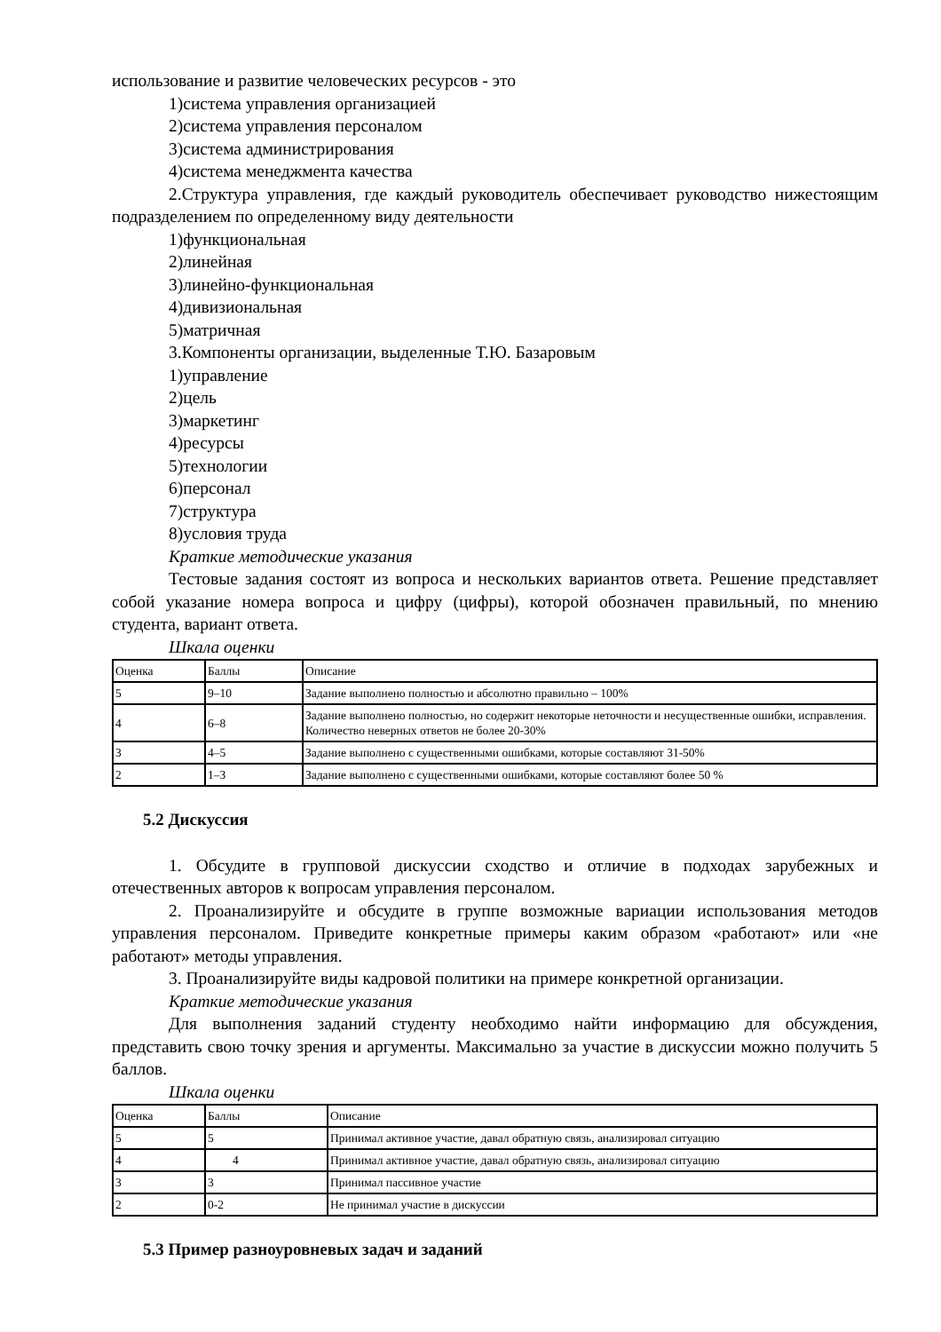использование и развитие человеческих ресурсов - это
1)система управления организацией
2)система управления персоналом
3)система администрирования
4)система менеджмента качества
2.Структура управления, где каждый руководитель обеспечивает руководство нижестоящим подразделением по определенному виду деятельности
1)функциональная
2)линейная
3)линейно-функциональная
4)дивизиональная
5)матричная
3.Компоненты организации, выделенные Т.Ю. Базаровым
1)управление
2)цель
3)маркетинг
4)ресурсы
5)технологии
6)персонал
7)структура
8)условия труда
Краткие методические указания
Тестовые задания состоят из вопроса и нескольких вариантов ответа. Решение представляет собой указание номера вопроса и цифру (цифры), которой обозначен правильный, по мнению студента, вариант ответа.
Шкала оценки
| Оценка | Баллы | Описание |
| 5 | 9–10 | Задание выполнено полностью и абсолютно правильно – 100% |
| 4 | 6–8 | Задание выполнено полностью, но содержит некоторые неточности и несущественные ошибки, исправления. Количество неверных ответов не более 20-30% |
| 3 | 4–5 | Задание выполнено с существенными ошибками, которые составляют 31-50% |
| 2 | 1–3 | Задание выполнено с существенными ошибками, которые составляют более 50 % |
5.2 Дискуссия
1. Обсудите в групповой дискуссии сходство и отличие в подходах зарубежных и отечественных авторов к вопросам управления персоналом.
2. Проанализируйте и обсудите в группе возможные вариации использования методов управления персоналом. Приведите конкретные примеры каким образом «работают» или «не работают» методы управления.
3. Проанализируйте виды кадровой политики на примере конкретной организации.
Краткие методические указания
Для выполнения заданий студенту необходимо найти информацию для обсуждения, представить свою точку зрения и аргументы. Максимально за участие в дискуссии можно получить 5 баллов.
Шкала оценки
| Оценка | Баллы | Описание |
| 5 | 5 | Принимал активное участие, давал обратную связь, анализировал ситуацию |
| 4 | 4 | Принимал активное участие, давал обратную связь, анализировал ситуацию |
| 3 | 3 | Принимал пассивное участие |
| 2 | 0-2 | Не принимал участие в дискуссии |
5.3 Пример разноуровневых задач и заданий